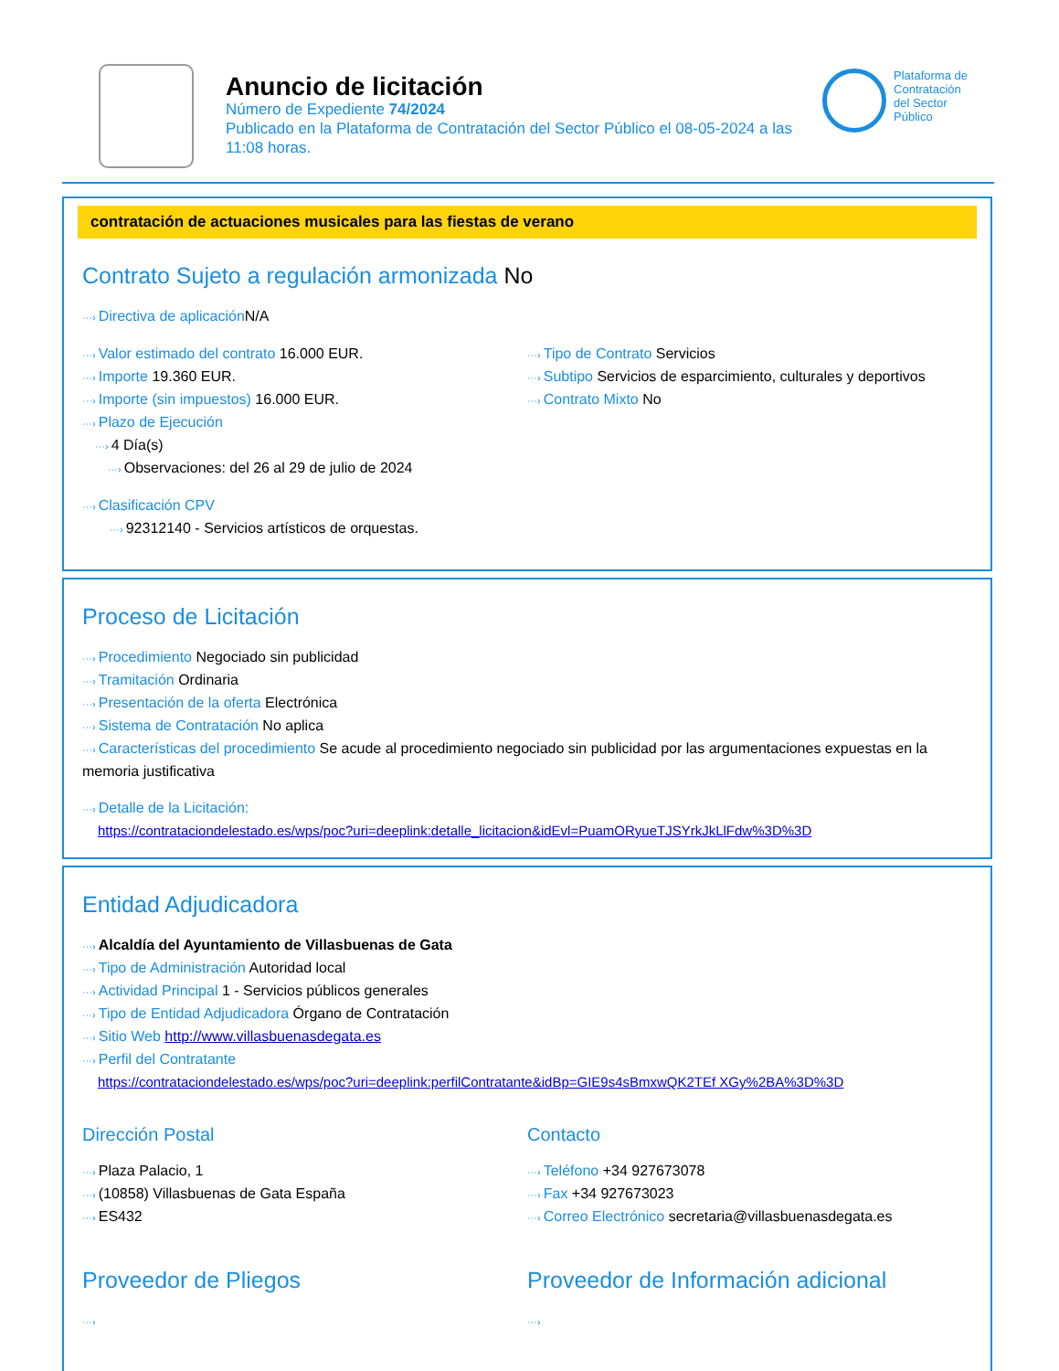Anuncio de licitación
Número de Expediente 74/2024
Publicado en la Plataforma de Contratación del Sector Público el 08-05-2024 a las 11:08 horas.
Plataforma de
Contratación
del Sector
Público
contratación de actuaciones musicales para las fiestas de verano
Contrato Sujeto a regulación armonizada No
···› Directiva de aplicación N/A
···› Valor estimado del contrato 16.000 EUR.
···› Importe 19.360 EUR.
···› Importe (sin impuestos) 16.000 EUR.
···› Plazo de Ejecución
···› 4 Día(s)
···› Observaciones: del 26 al 29 de julio de 2024
···› Tipo de Contrato Servicios
···› Subtipo Servicios de esparcimiento, culturales y deportivos
···› Contrato Mixto No
···› Clasificación CPV
···› 92312140 - Servicios artísticos de orquestas.
Proceso de Licitación
···› Procedimiento Negociado sin publicidad
···› Tramitación Ordinaria
···› Presentación de la oferta Electrónica
···› Sistema de Contratación No aplica
···› Características del procedimiento Se acude al procedimiento negociado sin publicidad por las argumentaciones expuestas en la memoria justificativa
···› Detalle de la Licitación:
https://contrataciondelestado.es/wps/poc?uri=deeplink:detalle_licitacion&idEvl=PuamORyueTJSYrkJkLlFdw%3D%3D
Entidad Adjudicadora
···› Alcaldía del Ayuntamiento de Villasbuenas de Gata
···› Tipo de Administración Autoridad local
···› Actividad Principal 1 - Servicios públicos generales
···› Tipo de Entidad Adjudicadora Órgano de Contratación
···› Sitio Web http://www.villasbuenasdegata.es
···› Perfil del Contratante
https://contrataciondelestado.es/wps/poc?uri=deeplink:perfilContratante&idBp=GIE9s4sBmxwQK2TEf XGy%2BA%3D%3D
Dirección Postal
···› Plaza Palacio, 1
···› (10858) Villasbuenas de Gata España
···› ES432
Contacto
···› Teléfono +34 927673078
···› Fax +34 927673023
···› Correo Electrónico secretaria@villasbuenasdegata.es
Proveedor de Pliegos
···›
Proveedor de Información adicional
···›